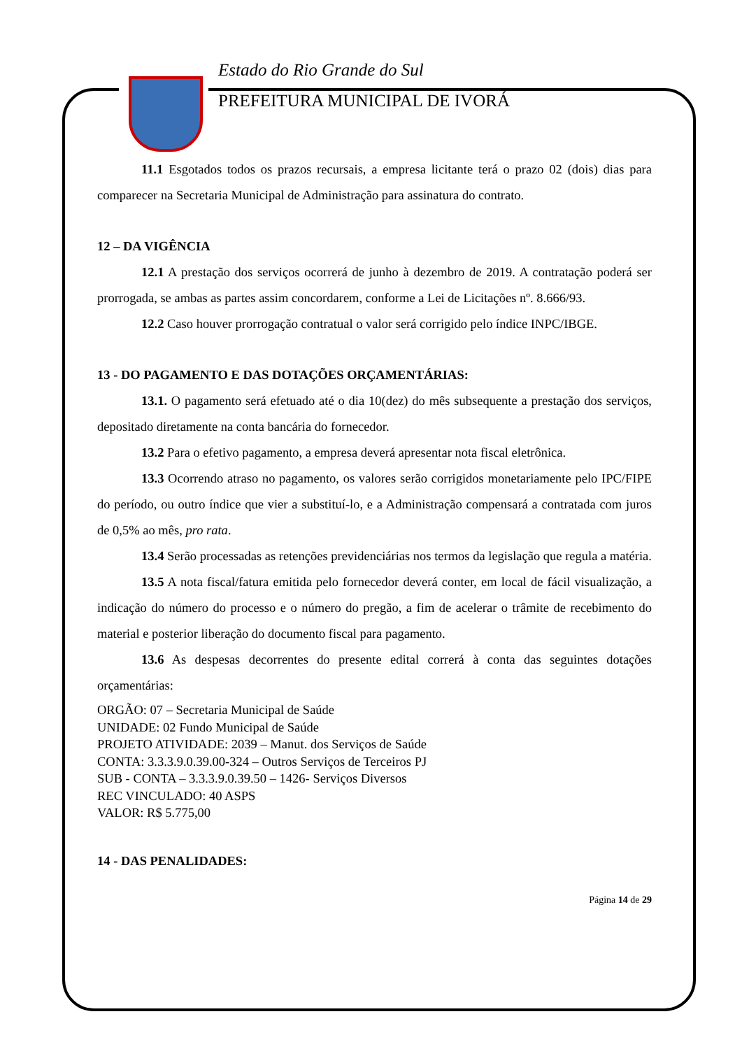Estado do Rio Grande do Sul
PREFEITURA MUNICIPAL DE IVORÁ
11.1 Esgotados todos os prazos recursais, a empresa licitante terá o prazo 02 (dois) dias para comparecer na Secretaria Municipal de Administração para assinatura do contrato.
12 – DA VIGÊNCIA
12.1 A prestação dos serviços ocorrerá de junho à dezembro de 2019. A contratação poderá ser prorrogada, se ambas as partes assim concordarem, conforme a Lei de Licitações nº. 8.666/93.
12.2 Caso houver prorrogação contratual o valor será corrigido pelo índice INPC/IBGE.
13 - DO PAGAMENTO E DAS DOTAÇÕES ORÇAMENTÁRIAS:
13.1. O pagamento será efetuado até o dia 10(dez) do mês subsequente a prestação dos serviços, depositado diretamente na conta bancária do fornecedor.
13.2 Para o efetivo pagamento, a empresa deverá apresentar nota fiscal eletrônica.
13.3 Ocorrendo atraso no pagamento, os valores serão corrigidos monetariamente pelo IPC/FIPE do período, ou outro índice que vier a substituí-lo, e a Administração compensará a contratada com juros de 0,5% ao mês, pro rata.
13.4 Serão processadas as retenções previdenciárias nos termos da legislação que regula a matéria.
13.5 A nota fiscal/fatura emitida pelo fornecedor deverá conter, em local de fácil visualização, a indicação do número do processo e o número do pregão, a fim de acelerar o trâmite de recebimento do material e posterior liberação do documento fiscal para pagamento.
13.6 As despesas decorrentes do presente edital correrá à conta das seguintes dotações orçamentárias:
ORGÃO: 07 – Secretaria Municipal de Saúde
UNIDADE: 02 Fundo Municipal de Saúde
PROJETO ATIVIDADE: 2039 – Manut. dos Serviços de Saúde
CONTA: 3.3.3.9.0.39.00-324 – Outros Serviços de Terceiros PJ
SUB - CONTA – 3.3.3.9.0.39.50 – 1426- Serviços Diversos
REC VINCULADO: 40 ASPS
VALOR: R$ 5.775,00
14 - DAS PENALIDADES:
Página 14 de 29